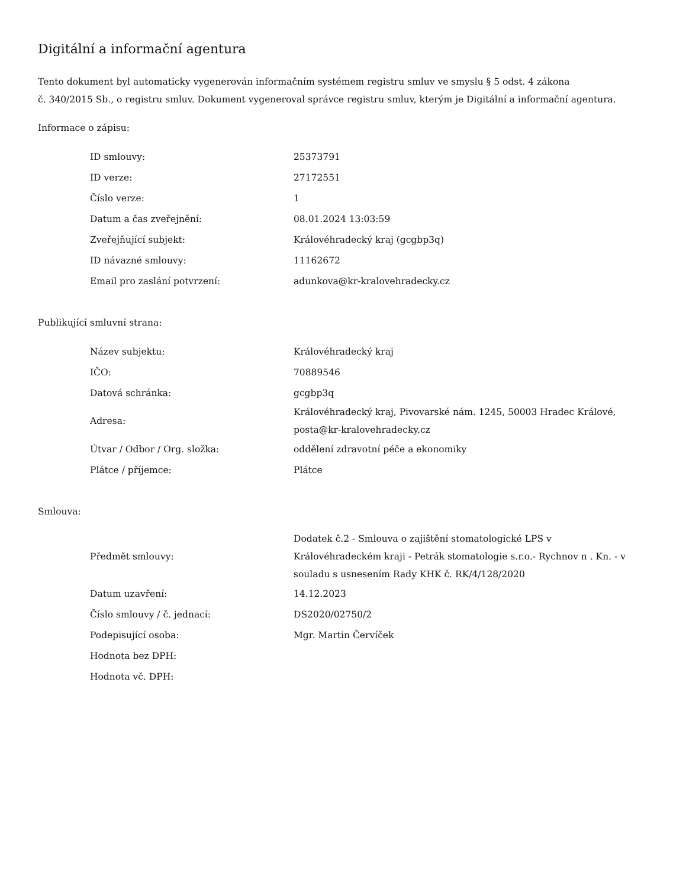Digitální a informační agentura
Tento dokument byl automaticky vygenerován informačním systémem registru smluv ve smyslu § 5 odst. 4 zákona
č. 340/2015 Sb., o registru smluv. Dokument vygeneroval správce registru smluv, kterým je Digitální a informační agentura.
Informace o zápisu:
| ID smlouvy: | 25373791 |
| ID verze: | 27172551 |
| Číslo verze: | 1 |
| Datum a čas zveřejnění: | 08.01.2024 13:03:59 |
| Zveřejňující subjekt: | Královéhradecký kraj (gcgbp3q) |
| ID návazné smlouvy: | 11162672 |
| Email pro zaslání potvrzení: | adunkova@kr-kralovehradecky.cz |
Publikující smluvní strana:
| Název subjektu: | Královéhradecký kraj |
| IČO: | 70889546 |
| Datová schránka: | gcgbp3q |
| Adresa: | Královéhradecký kraj, Pivovarské nám. 1245, 50003 Hradec Králové, posta@kr-kralovehradecky.cz |
| Útvar / Odbor / Org. složka: | oddělení zdravotní péče a ekonomiky |
| Plátce / příjemce: | Plátce |
Smlouva:
| Předmět smlouvy: | Dodatek č.2 - Smlouva o zajištění stomatologické LPS v Královéhradeckém kraji - Petrák stomatologie s.r.o.- Rychnov n . Kn. - v souladu s usnesením Rady KHK č. RK/4/128/2020 |
| Datum uzavření: | 14.12.2023 |
| Číslo smlouvy / č. jednací: | DS2020/02750/2 |
| Podepisující osoba: | Mgr. Martin Červíček |
| Hodnota bez DPH: | |
| Hodnota vč. DPH: | |